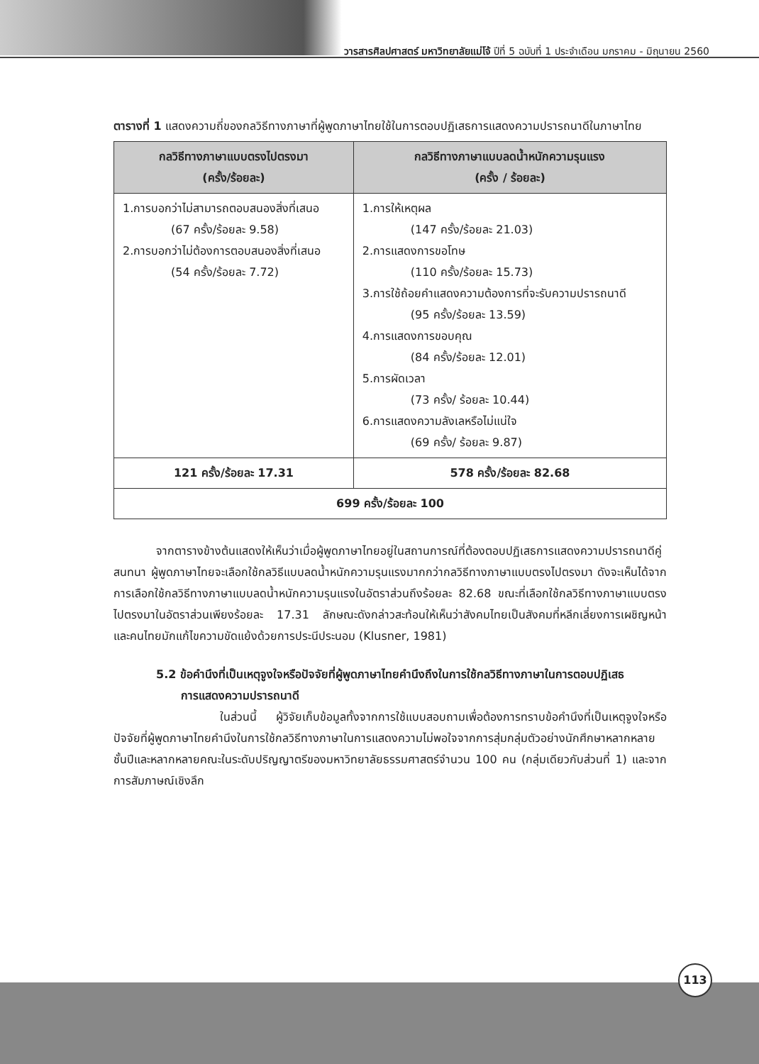วารสารศิลปศาสตร์ มหาวิทยาลัยแม่โจ้ ปีที่ 5 ฉบับที่ 1 ประจำเดือน มกราคม - มิถุนายน 2560
ตารางที่ 1 แสดงความถี่ของกลวิธีทางภาษาที่ผู้พูดภาษาไทยใช้ในการตอบปฏิเสธการแสดงความปรารถนาดีในภาษาไทย
| กลวิธีทางภาษาแบบตรงไปตรงมา (ครั้ง/ร้อยละ) | กลวิธีทางภาษาแบบลดน้ำหนักความรุนแรง (ครั้ง / ร้อยละ) |
| --- | --- |
| 1.การบอกว่าไม่สามารถตอบสนองสิ่งที่เสนอ (67 ครั้ง/ร้อยละ 9.58) 2.การบอกว่าไม่ต้องการตอบสนองสิ่งที่เสนอ (54 ครั้ง/ร้อยละ 7.72) | 1.การให้เหตุผล (147 ครั้ง/ร้อยละ 21.03) 2.การแสดงการขอโทษ (110 ครั้ง/ร้อยละ 15.73) 3.การใช้ถ้อยคำแสดงความต้องการที่จะรับความปรารถนาดี (95 ครั้ง/ร้อยละ 13.59) 4.การแสดงการขอบคุณ (84 ครั้ง/ร้อยละ 12.01) 5.การผัดเวลา (73 ครั้ง/ ร้อยละ 10.44) 6.การแสดงความลังเลหรือไม่แน่ใจ (69 ครั้ง/ ร้อยละ 9.87) |
| 121 ครั้ง/ร้อยละ 17.31 | 578 ครั้ง/ร้อยละ 82.68 |
| 699 ครั้ง/ร้อยละ 100 | |
จากตารางข้างต้นแสดงให้เห็นว่าเมื่อผู้พูดภาษาไทยอยู่ในสถานการณ์ที่ต้องตอบปฏิเสธการแสดงความปรารถนาดีคู่สนทนา ผู้พูดภาษาไทยจะเลือกใช้กลวิธีแบบลดน้ำหนักความรุนแรงมากกว่ากลวิธีทางภาษาแบบตรงไปตรงมา ดังจะเห็นได้จากการเลือกใช้กลวิธีทางภาษาแบบลดน้ำหนักความรุนแรงในอัตราส่วนถึงร้อยละ 82.68 ขณะที่เลือกใช้กลวิธีทางภาษาแบบตรงไปตรงมาในอัตราส่วนเพียงร้อยละ 17.31 ลักษณะดังกล่าวสะท้อนให้เห็นว่าสังคมไทยเป็นสังคมที่หลีกเลี่ยงการเผชิญหน้า และคนไทยมักแก้ไขความขัดแย้งด้วยการประนีประนอม (Klusner, 1981)
5.2 ข้อคำนึงที่เป็นเหตุจูงใจหรือปัจจัยที่ผู้พูดภาษาไทยคำนึงถึงในการใช้กลวิธีทางภาษาในการตอบปฏิเสธ
การแสดงความปรารถนาดี
ในส่วนนี้ ผู้วิจัยเก็บข้อมูลทั้งจากการใช้แบบสอบถามเพื่อต้องการทราบข้อคำนึงที่เป็นเหตุจูงใจหรือปัจจัยที่ผู้พูดภาษาไทยคำนึงในการใช้กลวิธีทางภาษาในการแสดงความไม่พอใจจากการสุ่มกลุ่มตัวอย่างนักศึกษาหลากหลายชั้นปีและหลากหลายคณะในระดับปริญญาตรีของมหาวิทยาลัยธรรมศาสตร์จำนวน 100 คน (กลุ่มเดียวกับส่วนที่ 1) และจากการสัมภาษณ์เชิงลึก
113